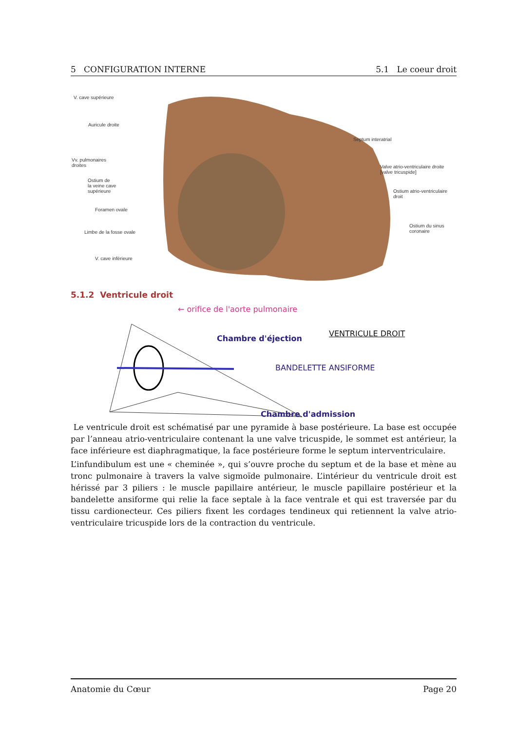5 CONFIGURATION INTERNE 5.1 Le coeur droit
V. cave supérieure
Auricule droite
Septum interatrial
Vv. pulmonaires
droites
Valve atrio-ventriculaire droite
[valve tricuspide]
Ostium de
la veine cave
supérieure
Ostium atrio-ventriculaire
droit
Foramen ovale
Ostium du sinus
coronaire
Limbe de la fosse ovale
V. cave inférieure
5.1.2 Ventricule droit
← orifice de l'aorte pulmonaire
Chambre d'éjection
VENTRICULE DROIT
BANDELETTE ANSIFORME
Chambre d'admission
Le ventricule droit est schématisé par une pyramide à base postérieure. La base est occupée par l’anneau atrio-ventriculaire contenant la une valve tricuspide, le sommet est antérieur, la face inférieure est diaphragmatique, la face postérieure forme le septum interventriculaire.
L’infundibulum est une « cheminée », qui s’ouvre proche du septum et de la base et mène au tronc pulmonaire à travers la valve sigmoïde pulmonaire. L’intérieur du ventricule droit est hérissé par 3 piliers : le muscle papillaire antérieur, le muscle papillaire postérieur et la bandelette ansiforme qui relie la face septale à la face ventrale et qui est traversée par du tissu cardionecteur. Ces piliers fixent les cordages tendineux qui retiennent la valve atrio-ventriculaire tricuspide lors de la contraction du ventricule.
Anatomie du Cœur Page 20